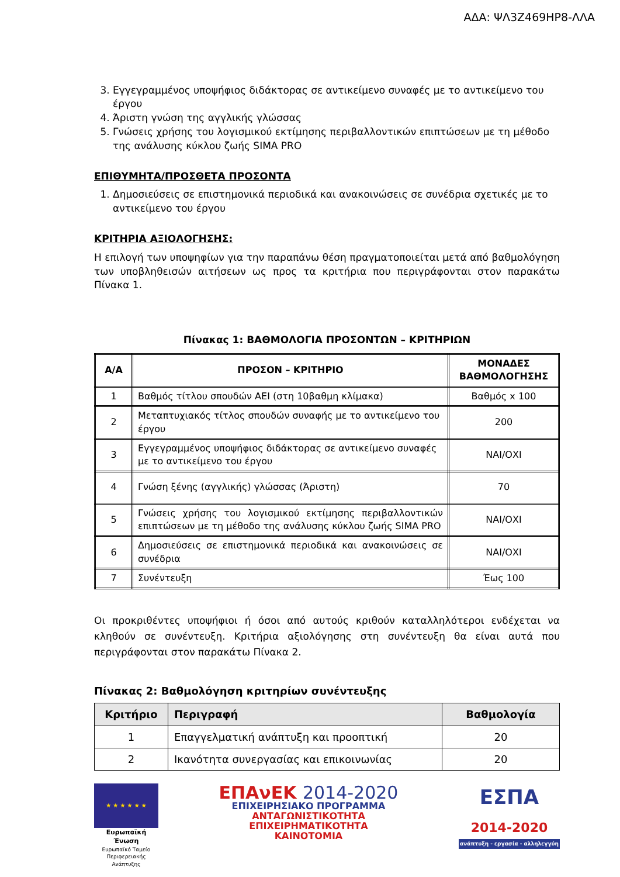ΑΔΑ: ΨΛ3Ζ469ΗΡ8-ΛΛΑ
3. Εγγεγραμμένος υποψήφιος διδάκτορας σε αντικείμενο συναφές με το αντικείμενο του έργου
4. Άριστη γνώση της αγγλικής γλώσσας
5. Γνώσεις χρήσης του λογισμικού εκτίμησης περιβαλλοντικών επιπτώσεων με τη μέθοδο της ανάλυσης κύκλου ζωής SIMA PRO
ΕΠΙΘΥΜΗΤΑ/ΠΡΟΣΘΕΤΑ ΠΡΟΣΟΝΤΑ
1. Δημοσιεύσεις σε επιστημονικά περιοδικά και ανακοινώσεις σε συνέδρια σχετικές με το αντικείμενο του έργου
ΚΡΙΤΗΡΙΑ ΑΞΙΟΛΟΓΗΣΗΣ:
Η επιλογή των υποψηφίων για την παραπάνω θέση πραγματοποιείται μετά από βαθμολόγηση των υποβληθεισών αιτήσεων ως προς τα κριτήρια που περιγράφονται στον παρακάτω Πίνακα 1.
Πίνακας 1: ΒΑΘΜΟΛΟΓΙΑ ΠΡΟΣΟΝΤΩΝ – ΚΡΙΤΗΡΙΩΝ
| Α/Α | ΠΡΟΣΟΝ – ΚΡΙΤΗΡΙΟ | ΜΟΝΑΔΕΣ ΒΑΘΜΟΛΟΓΗΣΗΣ |
| --- | --- | --- |
| 1 | Βαθμός τίτλου σπουδών ΑΕΙ (στη 10βαθμη κλίμακα) | Βαθμός x 100 |
| 2 | Μεταπτυχιακός τίτλος σπουδών συναφής με το αντικείμενο του έργου | 200 |
| 3 | Εγγεγραμμένος υποψήφιος διδάκτορας σε αντικείμενο συναφές με το αντικείμενο του έργου | ΝΑΙ/ΟΧΙ |
| 4 | Γνώση ξένης (αγγλικής) γλώσσας (Άριστη) | 70 |
| 5 | Γνώσεις χρήσης του λογισμικού εκτίμησης περιβαλλοντικών επιπτώσεων με τη μέθοδο της ανάλυσης κύκλου ζωής SIMA PRO | ΝΑΙ/ΟΧΙ |
| 6 | Δημοσιεύσεις σε επιστημονικά περιοδικά και ανακοινώσεις σε συνέδρια | ΝΑΙ/ΟΧΙ |
| 7 | Συνέντευξη | Έως 100 |
Οι προκριθέντες υποψήφιοι ή όσοι από αυτούς κριθούν καταλληλότεροι ενδέχεται να κληθούν σε συνέντευξη. Κριτήρια αξιολόγησης στη συνέντευξη θα είναι αυτά που περιγράφονται στον παρακάτω Πίνακα 2.
Πίνακας 2: Βαθμολόγηση κριτηρίων συνέντευξης
| Κριτήριο | Περιγραφή | Βαθμολογία |
| --- | --- | --- |
| 1 | Επαγγελματική ανάπτυξη και προοπτική | 20 |
| 2 | Ικανότητα συνεργασίας και επικοινωνίας | 20 |
★ ★ ★ ★ ★ ★
Ευρωπαϊκή Ένωση
Ευρωπαϊκό Ταμείο
Περιφερειακής Ανάπτυξης
ΕΠΑνΕΚ 2014-2020
ΕΠΙΧΕΙΡΗΣΙΑΚΟ ΠΡΟΓΡΑΜΜΑ
ΑΝΤΑΓΩΝΙΣΤΙΚΟΤΗΤΑ
ΕΠΙΧΕΙΡΗΜΑΤΙΚΟΤΗΤΑ
ΚΑΙΝΟΤΟΜΙΑ
ΕΣΠΑ
2014-2020
ανάπτυξη - εργασία - αλληλεγγύη